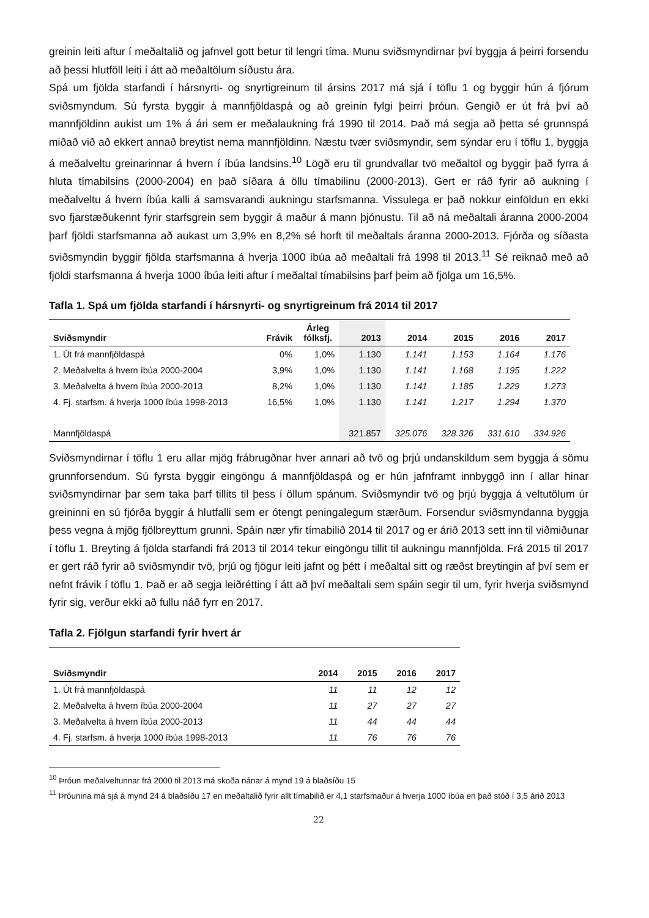greinin leiti aftur í meðaltalið og jafnvel gott betur til lengri tíma. Munu sviðsmyndirnar því byggja á þeirri forsendu að þessi hlutföll leiti í átt að meðaltölum síðustu ára.
Spá um fjölda starfandi í hársnyrti- og snyrtigreinum til ársins 2017 má sjá í töflu 1 og byggir hún á fjórum sviðsmyndum. Sú fyrsta byggir á mannfjöldaspá og að greinin fylgi þeirri þróun. Gengið er út frá því að mannfjöldinn aukist um 1% á ári sem er meðalaukning frá 1990 til 2014. Það má segja að þetta sé grunnspá miðað við að ekkert annað breytist nema mannfjöldinn. Næstu tvær sviðsmyndir, sem sýndar eru í töflu 1, byggja á meðalveltu greinarinnar á hvern í íbúa landsins.<sup>10</sup> Lögð eru til grundvallar tvö meðaltöl og byggir það fyrra á hluta tímabilsins (2000-2004) en það síðara á öllu tímabilinu (2000-2013). Gert er ráð fyrir að aukning í meðalveltu á hvern íbúa kalli á samsvarandi aukningu starfsmanna. Vissulega er það nokkur einföldun en ekki svo fjarstæðukennt fyrir starfsgrein sem byggir á maður á mann þjónustu. Til að ná meðaltali áranna 2000-2004 þarf fjöldi starfsmanna að aukast um 3,9% en 8,2% sé horft til meðaltals áranna 2000-2013. Fjórða og síðasta sviðsmyndin byggir fjölda starfsmanna á hverja 1000 íbúa að meðaltali frá 1998 til 2013.<sup>11</sup> Sé reiknað með að fjöldi starfsmanna á hverja 1000 íbúa leiti aftur í meðaltal tímabilsins þarf þeim að fjölga um 16,5%.
Tafla 1. Spá um fjölda starfandi í hársnyrti- og snyrtigreinum frá 2014 til 2017
| Sviðsmyndir | Frávik | Árleg fólksfj. | 2013 | 2014 | 2015 | 2016 | 2017 |
| --- | --- | --- | --- | --- | --- | --- | --- |
| 1. Út frá mannfjöldaspá | 0% | 1,0% | 1.130 | 1.141 | 1.153 | 1.164 | 1.176 |
| 2. Meðalvelta á hvern íbúa 2000-2004 | 3,9% | 1,0% | 1.130 | 1.141 | 1.168 | 1.195 | 1.222 |
| 3. Meðalvelta á hvern íbúa 2000-2013 | 8,2% | 1,0% | 1.130 | 1.141 | 1.185 | 1.229 | 1.273 |
| 4. Fj. starfsm. á hverja 1000 íbúa 1998-2013 | 16,5% | 1,0% | 1.130 | 1.141 | 1.217 | 1.294 | 1.370 |
| Mannfjöldaspá | | | 321.857 | 325.076 | 328.326 | 331.610 | 334.926 |
Sviðsmyndirnar í töflu 1 eru allar mjög frábrugðnar hver annari að tvö og þrjú undanskildum sem byggja á sömu grunnforsendum. Sú fyrsta byggir eingöngu á mannfjöldaspá og er hún jafnframt innbyggð inn í allar hinar sviðsmyndirnar þar sem taka þarf tillits til þess í öllum spánum. Sviðsmyndir tvö og þrjú byggja á veltutölum úr greininni en sú fjórða byggir á hlutfalli sem er ótengt peningalegum stærðum. Forsendur sviðsmyndanna byggja þess vegna á mjög fjölbreyttum grunni. Spáin nær yfir tímabilið 2014 til 2017 og er árið 2013 sett inn til viðmiðunar í töflu 1. Breyting á fjölda starfandi frá 2013 til 2014 tekur eingöngu tillit til aukningu mannfjölda. Frá 2015 til 2017 er gert ráð fyrir að sviðsmyndir tvö, þrjú og fjögur leiti jafnt og þétt í meðaltal sitt og ræðst breytingin af því sem er nefnt frávik í töflu 1. Það er að segja leiðrétting í átt að því meðaltali sem spáin segir til um, fyrir hverja sviðsmynd fyrir sig, verður ekki að fullu náð fyrr en 2017.
Tafla 2. Fjölgun starfandi fyrir hvert ár
| Sviðsmyndir | 2014 | 2015 | 2016 | 2017 |
| --- | --- | --- | --- | --- |
| 1. Út frá mannfjöldaspá | 11 | 11 | 12 | 12 |
| 2. Meðalvelta á hvern íbúa 2000-2004 | 11 | 27 | 27 | 27 |
| 3. Meðalvelta á hvern íbúa 2000-2013 | 11 | 44 | 44 | 44 |
| 4. Fj. starfsm. á hverja 1000 íbúa 1998-2013 | 11 | 76 | 76 | 76 |
<sup>10</sup> Þróun meðalveltunnar frá 2000 til 2013 má skoða nánar á mynd 19 á blaðsíðu 15
<sup>11</sup> Þróunina má sjá á mynd 24 á blaðsíðu 17 en meðaltalið fyrir allt tímabilið er 4,1 starfsmaður á hverja 1000 íbúa en það stóð í 3,5 árið 2013
22